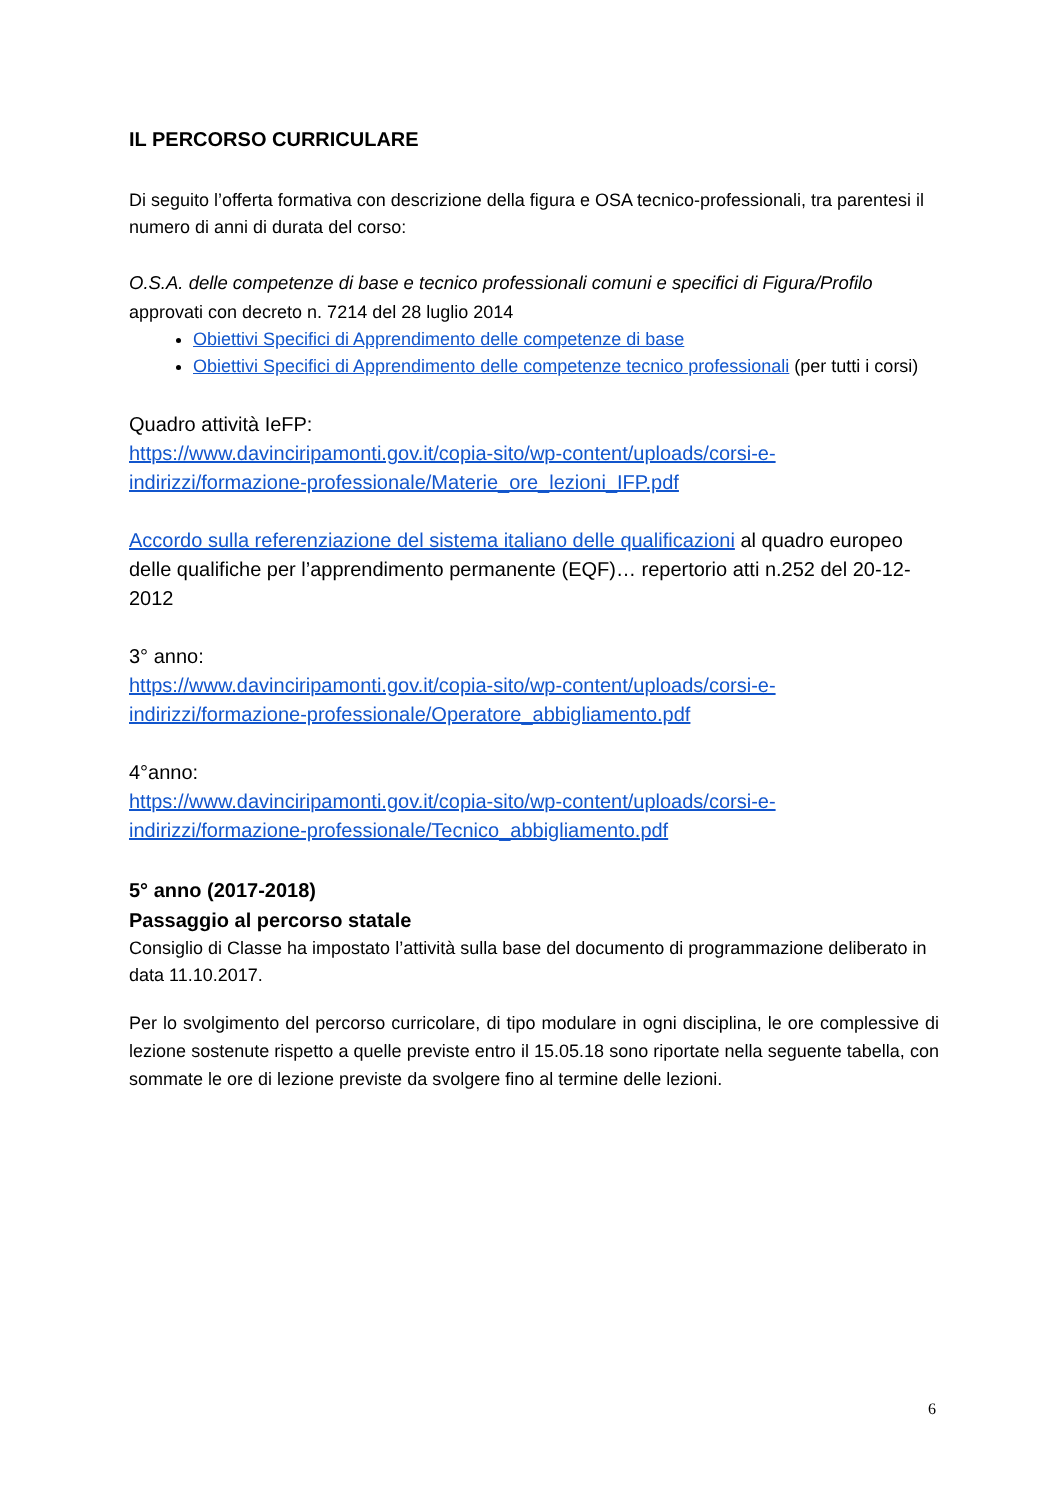IL PERCORSO CURRICULARE
Di seguito l’offerta formativa con descrizione della figura e OSA tecnico-professionali, tra parentesi il numero di anni di durata del corso:
O.S.A. delle competenze di base e tecnico professionali comuni e specifici di Figura/Profilo
approvati con decreto n. 7214 del 28 luglio 2014
Obiettivi Specifici di Apprendimento delle competenze di base
Obiettivi Specifici di Apprendimento delle competenze tecnico professionali (per tutti i corsi)
Quadro attività IeFP:
https://www.davinciripamonti.gov.it/copia-sito/wp-content/uploads/corsi-e-indirizzi/formazione-professionale/Materie_ore_lezioni_IFP.pdf
Accordo sulla referenziazione del sistema italiano delle qualificazioni al quadro europeo delle qualifiche per l’apprendimento permanente (EQF)… repertorio atti n.252 del 20-12-2012
3° anno:
https://www.davinciripamonti.gov.it/copia-sito/wp-content/uploads/corsi-e-indirizzi/formazione-professionale/Operatore_abbigliamento.pdf
4°anno:
https://www.davinciripamonti.gov.it/copia-sito/wp-content/uploads/corsi-e-indirizzi/formazione-professionale/Tecnico_abbigliamento.pdf
5° anno (2017-2018)
Passaggio al percorso statale
Consiglio di Classe ha impostato l’attività sulla base del documento di programmazione deliberato in data 11.10.2017.
Per lo svolgimento del percorso curricolare, di tipo modulare in ogni disciplina, le ore complessive di lezione sostenute rispetto a quelle previste entro il 15.05.18 sono riportate nella seguente tabella, con sommate le ore di lezione previste da svolgere fino al termine delle lezioni.
6